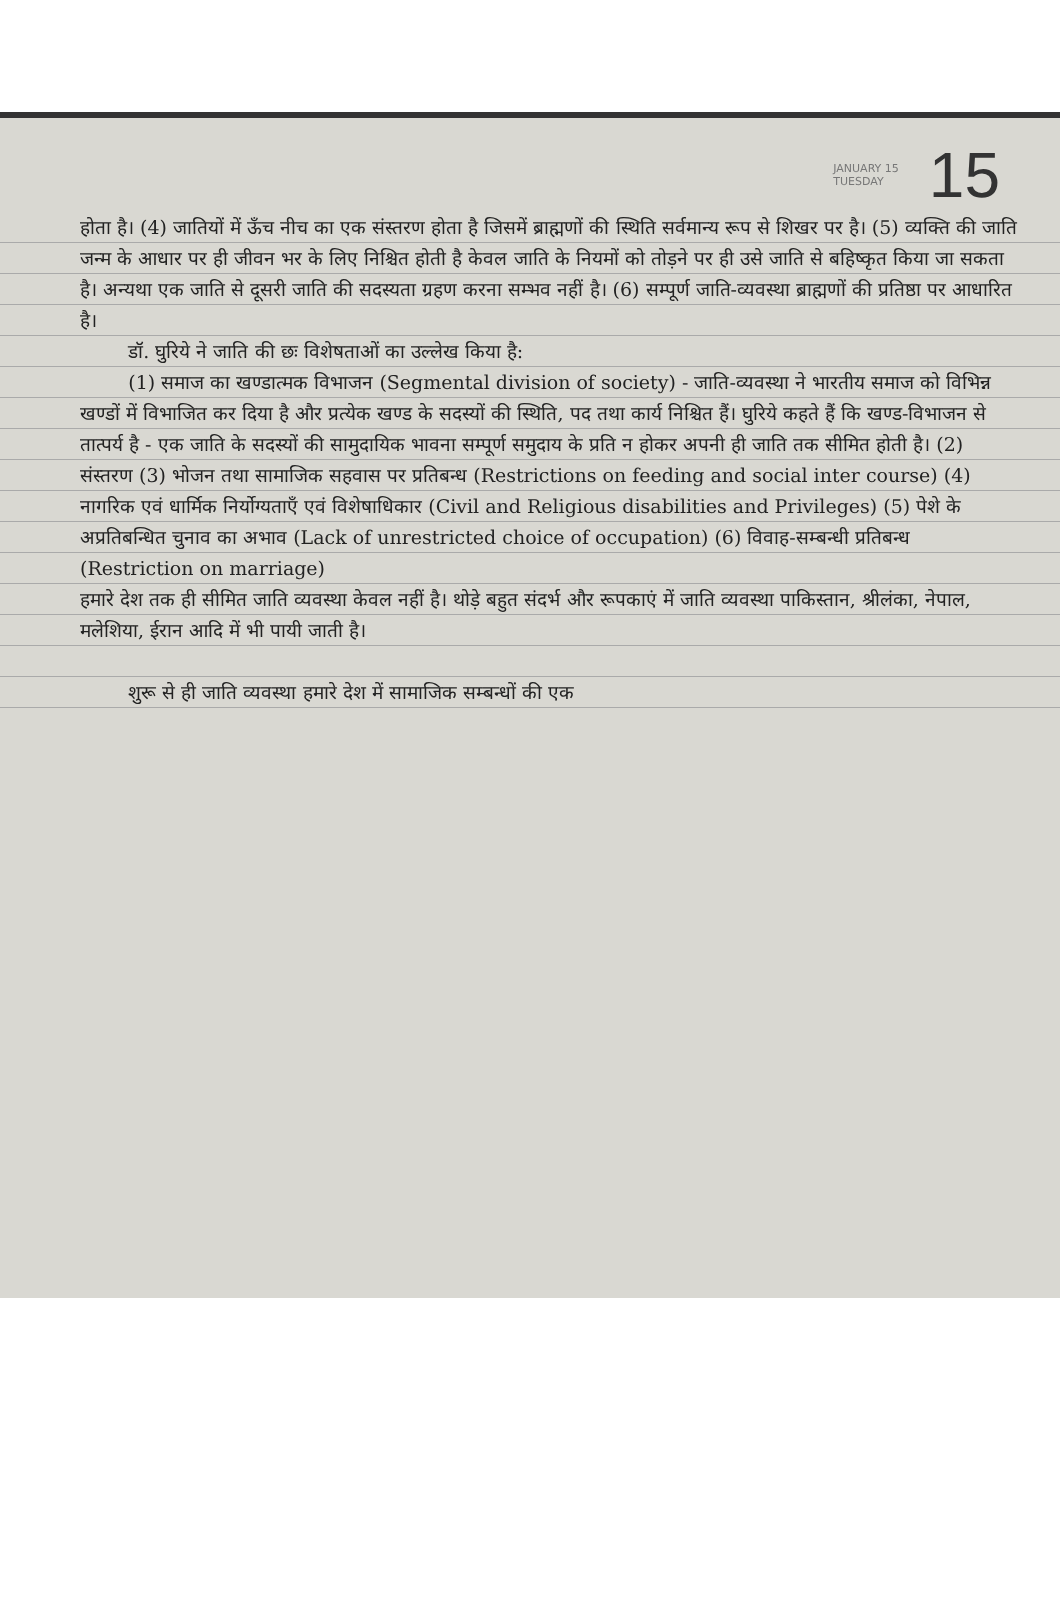JANUARY 15
TUESDAY
15
होता है। (4) जातियों में ऊँच नीच का एक संस्तरण होता है जिसमें ब्राह्मणों की स्थिति सर्वमान्य रूप से शिखर पर है। (5) व्यक्ति की जाति जन्म के आधार पर ही जीवन भर के लिए निश्चित होती है केवल जाति के नियमों को तोड़ने पर ही उसे जाति से बहिष्कृत किया जा सकता है। अन्यथा एक जाति से दूसरी जाति की सदस्यता ग्रहण करना सम्भव नहीं है। (6) सम्पूर्ण जाति-व्यवस्था ब्राह्मणों की प्रतिष्ठा पर आधारित है।
डॉ. घुरिये ने जाति की छः विशेषताओं का उल्लेख किया है:
(1) समाज का खण्डात्मक विभाजन (Segmental division of society) - जाति-व्यवस्था ने भारतीय समाज को विभिन्न खण्डों में विभाजित कर दिया है और प्रत्येक खण्ड के सदस्यों की स्थिति, पद तथा कार्य निश्चित हैं। घुरिये कहते हैं कि खण्ड-विभाजन से तात्पर्य है - एक जाति के सदस्यों की सामुदायिक भावना सम्पूर्ण समुदाय के प्रति न होकर अपनी ही जाति तक सीमित होती है। (2) संस्तरण (3) भोजन तथा सामाजिक सहवास पर प्रतिबन्ध (Restrictions on feeding and social inter course) (4) नागरिक एवं धार्मिक निर्योग्यताएँ एवं विशेषाधिकार (Civil and Religious disabilities and Privileges) (5) पेशे के अप्रतिबन्धित चुनाव का अभाव (Lack of unrestricted choice of occupation) (6) विवाह-सम्बन्धी प्रतिबन्ध (Restriction on marriage)
हमारे देश तक ही सीमित जाति व्यवस्था केवल नहीं है। थोड़े बहुत संदर्भ और रूपकाएं में जाति व्यवस्था पाकिस्तान, श्रीलंका, नेपाल, मलेशिया, ईरान आदि में भी पायी जाती है।
शुरू से ही जाति व्यवस्था हमारे देश में सामाजिक सम्बन्धों की एक